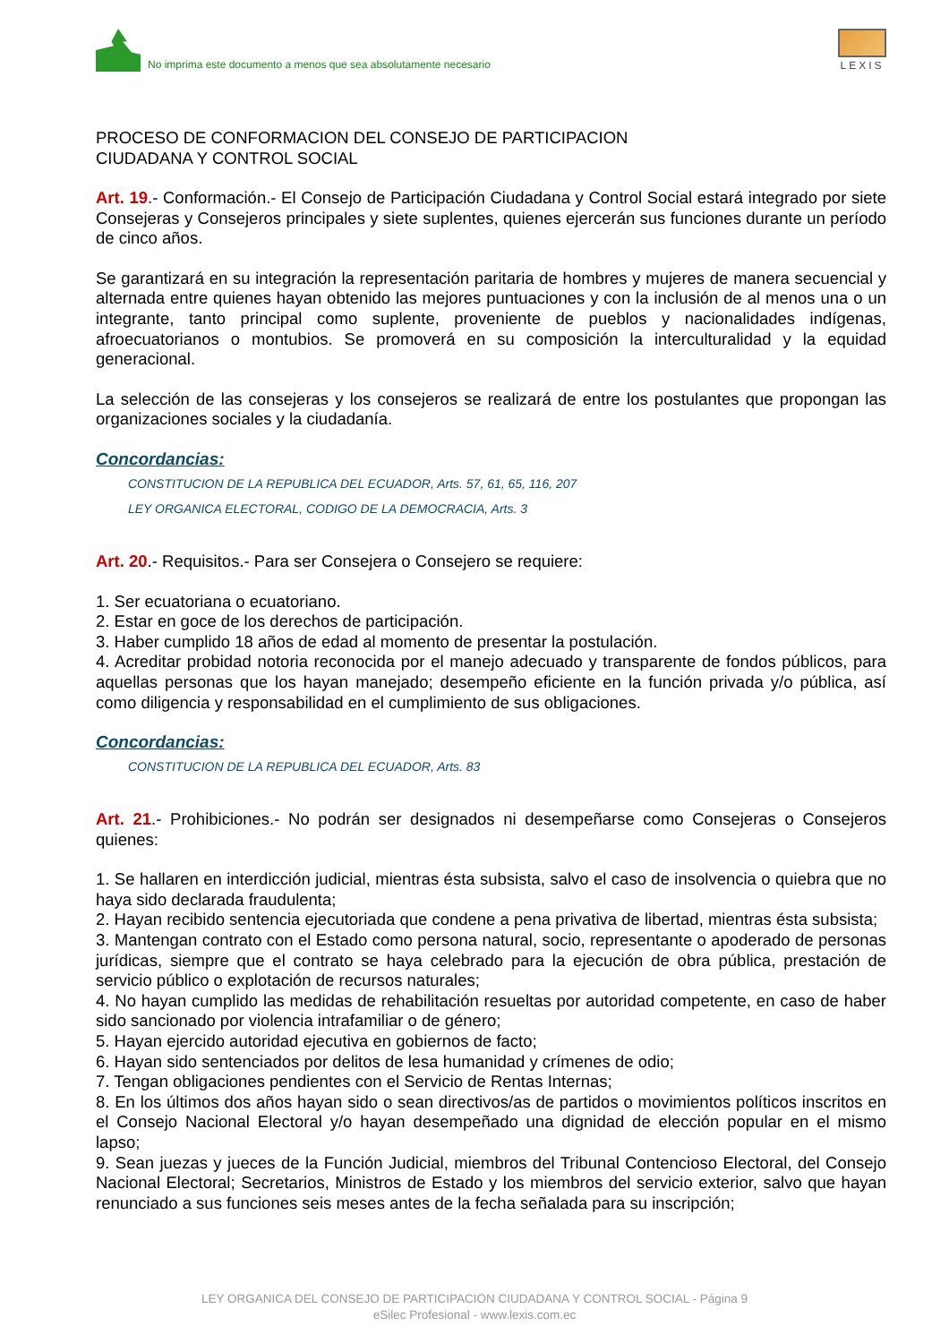No imprima este documento a menos que sea absolutamente necesario
LEXIS
PROCESO DE CONFORMACION DEL CONSEJO DE PARTICIPACION
CIUDADANA Y CONTROL SOCIAL
Art. 19.- Conformación.- El Consejo de Participación Ciudadana y Control Social estará integrado por siete Consejeras y Consejeros principales y siete suplentes, quienes ejercerán sus funciones durante un período de cinco años.
Se garantizará en su integración la representación paritaria de hombres y mujeres de manera secuencial y alternada entre quienes hayan obtenido las mejores puntuaciones y con la inclusión de al menos una o un integrante, tanto principal como suplente, proveniente de pueblos y nacionalidades indígenas, afroecuatorianos o montubios. Se promoverá en su composición la interculturalidad y la equidad generacional.
La selección de las consejeras y los consejeros se realizará de entre los postulantes que propongan las organizaciones sociales y la ciudadanía.
Concordancias:
CONSTITUCION DE LA REPUBLICA DEL ECUADOR, Arts. 57, 61, 65, 116, 207
LEY ORGANICA ELECTORAL, CODIGO DE LA DEMOCRACIA, Arts. 3
Art. 20.- Requisitos.- Para ser Consejera o Consejero se requiere:
1. Ser ecuatoriana o ecuatoriano.
2. Estar en goce de los derechos de participación.
3. Haber cumplido 18 años de edad al momento de presentar la postulación.
4. Acreditar probidad notoria reconocida por el manejo adecuado y transparente de fondos públicos, para aquellas personas que los hayan manejado; desempeño eficiente en la función privada y/o pública, así como diligencia y responsabilidad en el cumplimiento de sus obligaciones.
Concordancias:
CONSTITUCION DE LA REPUBLICA DEL ECUADOR, Arts. 83
Art. 21.- Prohibiciones.- No podrán ser designados ni desempeñarse como Consejeras o Consejeros quienes:
1. Se hallaren en interdicción judicial, mientras ésta subsista, salvo el caso de insolvencia o quiebra que no haya sido declarada fraudulenta;
2. Hayan recibido sentencia ejecutoriada que condene a pena privativa de libertad, mientras ésta subsista;
3. Mantengan contrato con el Estado como persona natural, socio, representante o apoderado de personas jurídicas, siempre que el contrato se haya celebrado para la ejecución de obra pública, prestación de servicio público o explotación de recursos naturales;
4. No hayan cumplido las medidas de rehabilitación resueltas por autoridad competente, en caso de haber sido sancionado por violencia intrafamiliar o de género;
5. Hayan ejercido autoridad ejecutiva en gobiernos de facto;
6. Hayan sido sentenciados por delitos de lesa humanidad y crímenes de odio;
7. Tengan obligaciones pendientes con el Servicio de Rentas Internas;
8. En los últimos dos años hayan sido o sean directivos/as de partidos o movimientos políticos inscritos en el Consejo Nacional Electoral y/o hayan desempeñado una dignidad de elección popular en el mismo lapso;
9. Sean juezas y jueces de la Función Judicial, miembros del Tribunal Contencioso Electoral, del Consejo Nacional Electoral; Secretarios, Ministros de Estado y los miembros del servicio exterior, salvo que hayan renunciado a sus funciones seis meses antes de la fecha señalada para su inscripción;
LEY ORGANICA DEL CONSEJO DE PARTICIPACION CIUDADANA Y CONTROL SOCIAL - Página 9
eSilec Profesional - www.lexis.com.ec